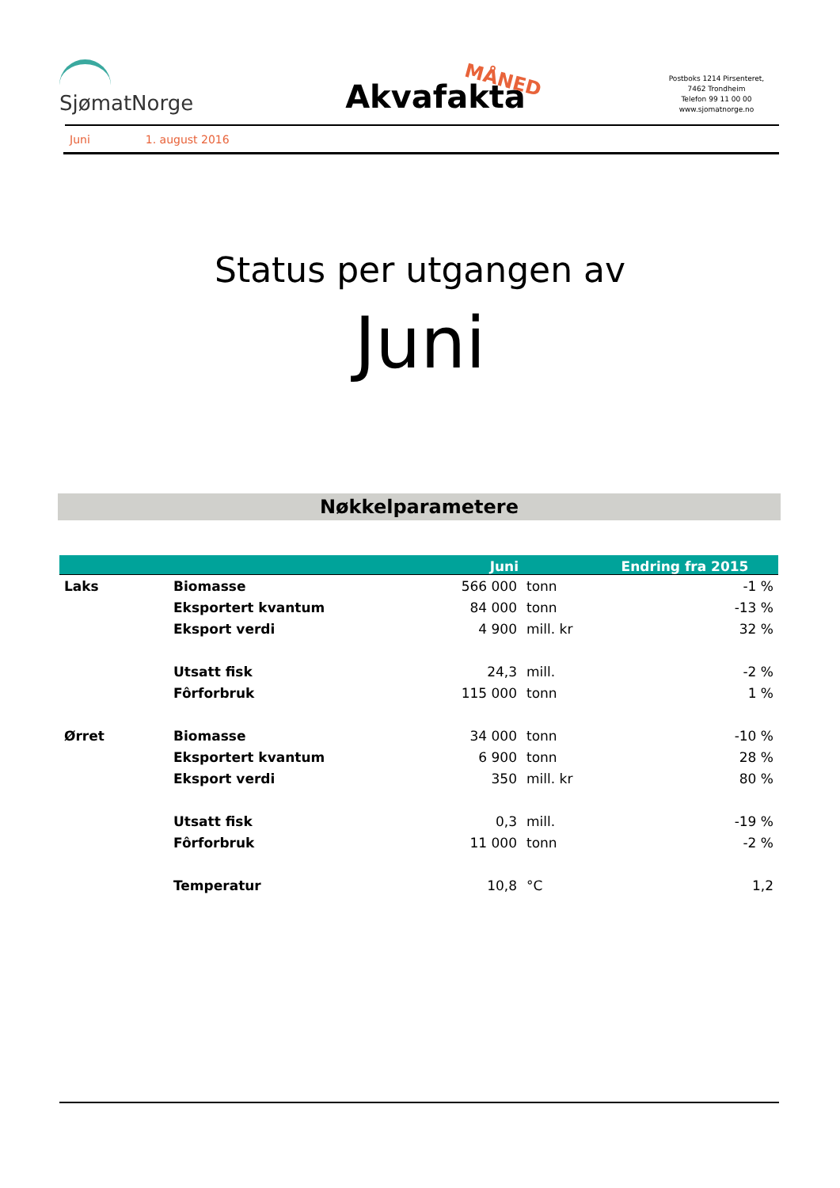SjømatNorge
Akvafakta MÅNED
Postboks 1214 Pirsenteret,
7462 Trondheim
Telefon 99 11 00 00
www.sjomatnorge.no
Juni 1. august 2016
Status per utgangen av
Juni
Nøkkelparametere
| | | Juni | | Endring fra 2015 |
| --- | --- | --- | --- | --- |
| Laks | Biomasse | 566 000 | tonn | -1 % |
| | Eksportert kvantum | 84 000 | tonn | -13 % |
| | Eksport verdi | 4 900 | mill. kr | 32 % |
| | Utsatt fisk | 24,3 | mill. | -2 % |
| | Fôrforbruk | 115 000 | tonn | 1 % |
| Ørret | Biomasse | 34 000 | tonn | -10 % |
| | Eksportert kvantum | 6 900 | tonn | 28 % |
| | Eksport verdi | 350 | mill. kr | 80 % |
| | Utsatt fisk | 0,3 | mill. | -19 % |
| | Fôrforbruk | 11 000 | tonn | -2 % |
| | Temperatur | 10,8 | °C | 1,2 |